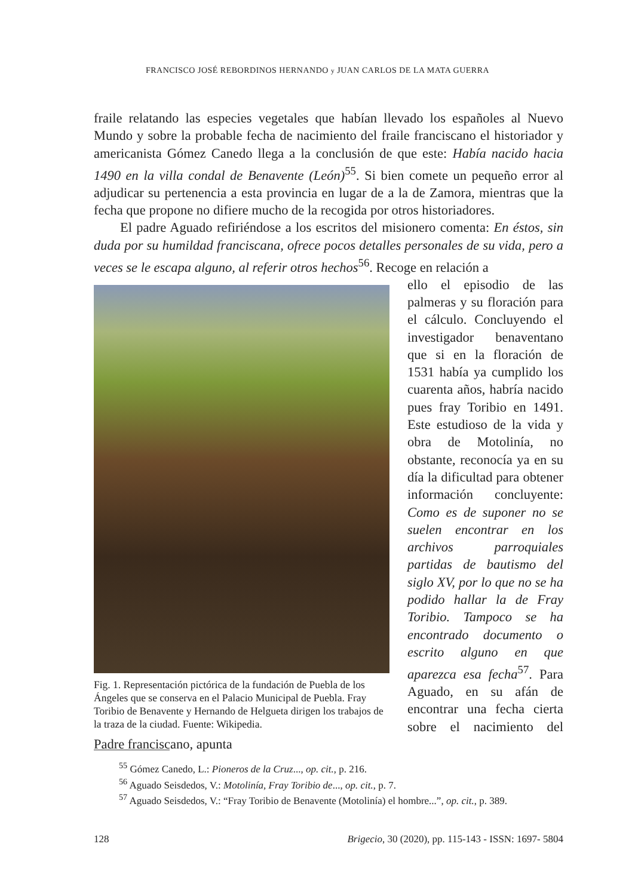FRANCISCO JOSÉ REBORDINOS HERNANDO y JUAN CARLOS DE LA MATA GUERRA
fraile relatando las especies vegetales que habían llevado los españoles al Nuevo Mundo y sobre la probable fecha de nacimiento del fraile franciscano el historiador y americanista Gómez Canedo llega a la conclusión de que este: Había nacido hacia 1490 en la villa condal de Benavente (León)<sup>55</sup>. Si bien comete un pequeño error al adjudicar su pertenencia a esta provincia en lugar de a la de Zamora, mientras que la fecha que propone no difiere mucho de la recogida por otros historiadores.
El padre Aguado refiriéndose a los escritos del misionero comenta: En éstos, sin duda por su humildad franciscana, ofrece pocos detalles personales de su vida, pero a veces se le escapa alguno, al referir otros hechos<sup>56</sup>. Recoge en relación a
Fig. 1. Representación pictórica de la fundación de Puebla de los Ángeles que se conserva en el Palacio Municipal de Puebla. Fray Toribio de Benavente y Hernando de Helgueta dirigen los trabajos de la traza de la ciudad. Fuente: Wikipedia.
ello el episodio de las palmeras y su floración para el cálculo. Concluyendo el investigador benaventano que si en la floración de 1531 había ya cumplido los cuarenta años, habría nacido pues fray Toribio en 1491. Este estudioso de la vida y obra de Motolinía, no obstante, reconocía ya en su día la dificultad para obtener información concluyente: Como es de suponer no se suelen encontrar en los archivos parroquiales partidas de bautismo del siglo XV, por lo que no se ha podido hallar la de Fray Toribio. Tampoco se ha encontrado documento o escrito alguno en que aparezca esa fecha<sup>57</sup>. Para Aguado, en su afán de encontrar una fecha cierta sobre el nacimiento del Padre franciscano, apunta
<sup>55</sup> Gómez Canedo, L.: Pioneros de la Cruz..., op. cit., p. 216.
<sup>56</sup> Aguado Seisdedos, V.: Motolinía, Fray Toribio de..., op. cit., p. 7.
<sup>57</sup> Aguado Seisdedos, V.: “Fray Toribio de Benavente (Motolinía) el hombre...”, op. cit., p. 389.
128 Brigecio, 30 (2020), pp. 115-143 - ISSN: 1697- 5804